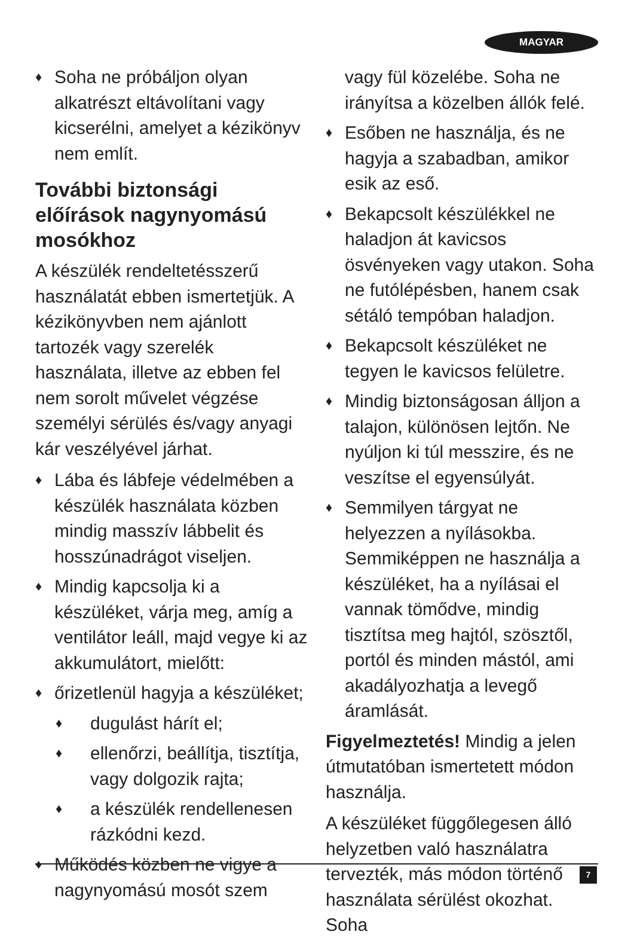MAGYAR
♦ Soha ne próbáljon olyan alkatrészt eltávolítani vagy kicserélni, amelyet a kézikönyv nem említ.
További biztonsági előírások nagynyomású mosókhoz
A készülék rendeltetésszerű használatát ebben ismertetjük. A kézikönyvben nem ajánlott tartozék vagy szerelék használata, illetve az ebben fel nem sorolt művelet végzése személyi sérülés és/vagy anyagi kár veszélyével járhat.
♦ Lába és lábfeje védelmében a készülék használata közben mindig masszív lábbelit és hosszúnadrágot viseljen.
♦ Mindig kapcsolja ki a készüléket, várja meg, amíg a ventilátor leáll, majd vegye ki az akkumulátort, mielőtt:
♦ őrizetlenül hagyja a készüléket;
♦ dugulást hárít el;
♦ ellenőrzi, beállítja, tisztítja, vagy dolgozik rajta;
♦ a készülék rendellenesen rázkódni kezd.
♦ Működés közben ne vigye a nagynyomású mosót szem
vagy fül közelébe. Soha ne irányítsa a közelben állók felé.
♦ Esőben ne használja, és ne hagyja a szabadban, amikor esik az eső.
♦ Bekapcsolt készülékkel ne haladjon át kavicsos ösvényeken vagy utakon. Soha ne futólépésben, hanem csak sétáló tempóban haladjon.
♦ Bekapcsolt készüléket ne tegyen le kavicsos felületre.
♦ Mindig biztonságosan álljon a talajon, különösen lejtőn. Ne nyúljon ki túl messzire, és ne veszítse el egyensúlyát.
♦ Semmilyen tárgyat ne helyezzen a nyílásokba. Semmiképpen ne használja a készüléket, ha a nyílásai el vannak tömődve, mindig tisztítsa meg hajtól, szösztől, portól és minden mástól, ami akadályozhatja a levegő áramlását.
Figyelmeztetés! Mindig a jelen útmutatóban ismertetett módon használja.
A készüléket függőlegesen álló helyzetben való használatra tervezték, más módon történő használata sérülést okozhat. Soha
7